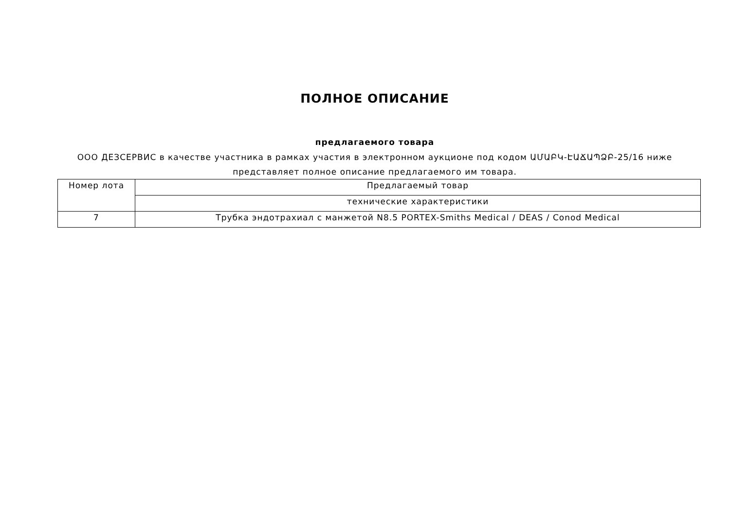ПОЛНОЕ ОПИСАНИЕ
предлагаемого товара
ООО ДЕЗСЕРВИС в качестве участника в рамках участия в электронном аукционе под кодом ԱՄԱԲԿ-ԷԱՃԱՊՁԲ-25/16 ниже представляет полное описание предлагаемого им товара.
| Номер лота | Предлагаемый товар |
| | технические характеристики |
| 7 | Трубка эндотрахиал с манжетой N8.5 PORTEX-Smiths Medical / DEAS / Conod Medical |